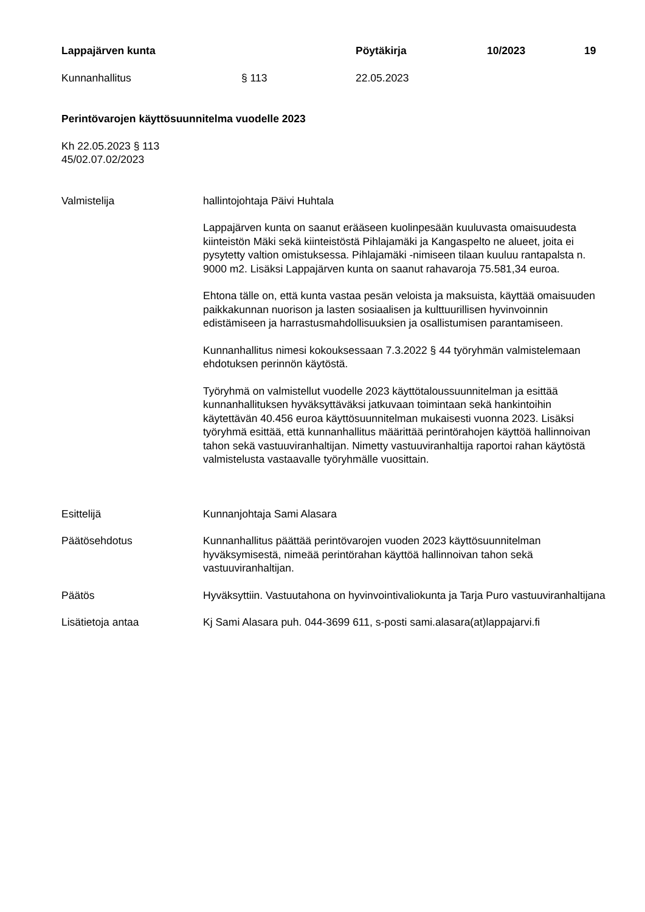Lappajärven kunta Pöytäkirja 10/2023 19
Kunnanhallitus § 113 22.05.2023
Perintövarojen käyttösuunnitelma vuodelle 2023
Kh 22.05.2023 § 113
45/02.07.02/2023
Valmistelija hallintojohtaja Päivi Huhtala
Lappajärven kunta on saanut erääseen kuolinpesään kuuluvasta omaisuudesta kiinteistön Mäki sekä kiinteistöstä Pihlajamäki ja Kangaspelto ne alueet, joita ei pysytetty valtion omistuksessa. Pihlajamäki -nimiseen tilaan kuuluu rantapalsta n. 9000 m2. Lisäksi Lappajärven kunta on saanut rahavaroja 75.581,34 euroa.
Ehtona tälle on, että kunta vastaa pesän veloista ja maksuista, käyttää omaisuuden paikkakunnan nuorison ja lasten sosiaalisen ja kulttuurillisen hyvinvoinnin edistämiseen ja harrastusmahdollisuuksien ja osallistumisen parantamiseen.
Kunnanhallitus nimesi kokouksessaan 7.3.2022 § 44 työryhmän valmistelemaan ehdotuksen perinnön käytöstä.
Työryhmä on valmistellut vuodelle 2023 käyttötaloussuunnitelman ja esittää kunnanhallituksen hyväksyttäväksi jatkuvaan toimintaan sekä hankintoihin käytettävän 40.456 euroa käyttösuunnitelman mukaisesti vuonna 2023. Lisäksi työryhmä esittää, että kunnanhallitus määrittää perintörahojen käyttöä hallinnoivan tahon sekä vastuuviranhaltijan. Nimetty vastuuviranhaltija raportoi rahan käytöstä valmistelusta vastaavalle työryhmälle vuosittain.
Esittelijä Kunnanjohtaja Sami Alasara
Päätösehdotus Kunnanhallitus päättää perintövarojen vuoden 2023 käyttösuunnitelman hyväksymisestä, nimeää perintörahan käyttöä hallinnoivan tahon sekä vastuuviranhaltijan.
Päätös Hyväksyttiin. Vastuutahona on hyvinvointivaliokunta ja Tarja Puro vastuuviranhaltijana
Lisätietoja antaa Kj Sami Alasara puh. 044-3699 611, s-posti sami.alasara(at)lappajarvi.fi